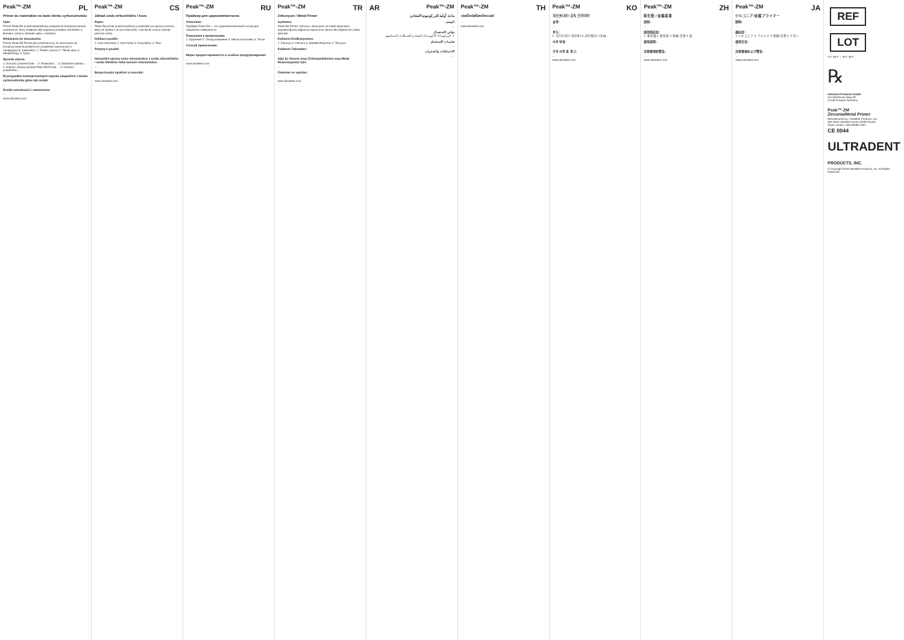Peak™-ZM PL
Primer do materiałów na bazie tlenku cyrkonu/metalu
Opis:
Primer Peak-ZM to jednoskładnikowy preparat do kondycjonowania powierzchni, który zwiększa siłę wiązania pomiędzy cementem a tlenkiem cyrkonu, tlenkiem glinu i metalami.
Wskazania do stosowania:
Primer Peak-ZM Primer jest przeznaczony do stosowania do kondycjonowania powierzchni uzupełnień wykonanych z następujących materiałów: 1. Tlenek cyrkonu 2. Tlenek glinu 3. Metale/Stopy 4. Tytan
Sposób użycia:
1. Oczyścić powierzchnię ... 2. Piaskować ... 3. Dokładnie spłukać ... 4. Nałożyć cienką warstwę Peak-ZM Primer ... 5. Osuszyć powietrzem ...
W przypadku wewnątrzustnych napraw uzupełnień z tlenku cyrkonu/tlenku glinu lub metali:
...
Środki ostrożności i ostrzeżenia:
...
www.ultradent.com
Peak™-ZM CS
Základ oxidu zirkoničitého / kovu
Popis:
Peak-ZM primer je jednosložkový prostředek pro úpravu povrchu, který při aplikaci na oxid zirkoničitý, oxid hlinitý a kovy zvyšuje pevnost vazby.
Indikace použití:
1. Oxid zirkoničitý 2. Oxid hlinitý 3. Kovy/slitiny 4. Titan
Pokyny k použití:
...
Intraorální opravy nebo rekonstrukce z oxidu zirkoničitého / oxidu hlinitého nebo kovové rekonstrukce:
...
Bezpečnostní opatření a varování:
...
www.ultradent.com
Peak™-ZM RU
Праймер для циркония/металла
Описание:
Праймер Peak-ZM — это однокомпонентный состав для обработки поверхности.
Показания к применению:
1. Цирконий 2. Оксид алюминия 3. Металлы/сплавы 4. Титан
Способ применения:
...
Меры предосторожности и особые предупреждения:
...
www.ultradent.com
Peak™-ZM TR
Zirkonyum / Metal Primer
Açıklama:
Peak-ZM Primer; zirkonya, alüminyum ve metal alaşımlara uygulandığında bağlanma dayanımını artıran tek bileşenli bir yüzey işlemidir.
Kullanım Endikasyonları:
1. Zirkonya 2. Alümina 3. Metaller/Alaşımlar 4. Titanyum
Kullanım Talimatları:
...
Ağız İçi Onarım veya Zirkonya/Alümina veya Metal Restorasyonlar İçin:
...
Önlemler ve uyarılar:
...
www.ultradent.com
AR Peak™-ZM
مادة أولية للزركونيوم/المعادن
الوصف
...
دواعي الاستعمال
1. الزركونيا 2. الألومينا 3. المعادن/السبائك 4. التيتانيوم
تعليمات الاستخدام
...
الاحتياطات والتحذيرات
...
Peak™-ZM TH
เซอร์โคเนีย/โลหะไพรเมอร์
...
www.ultradent.com
Peak™-ZM KO
지르코니아 / 금속 프라이머
설명:
...
용도:
1. 지르코니아 2. 알루미나 3. 금속/합금 4. 티타늄
사용 방법:
...
주의 사항 및 경고:
...
www.ultradent.com
Peak™-ZM ZH
氧化锆 / 金属底漆
说明:
...
适用适应症:
1. 氧化锆 2. 氧化铝 3. 金属/合金 4. 钛
使用说明:
...
注意事项和警告:
...
www.ultradent.com
Peak™-ZM JA
ジルコニア/金属プライマー
説明:
...
適応症:
1. ジルコニア 2. アルミナ 3. 金属/合金 4. チタン
使用方法:
...
注意事項および警告:
...
www.ultradent.com
REF
LOT
2°C 36°F — 8°C 46°F
℞
Ultradent Products GmbH
Am Westhover Berg 30
51149 Cologne Germany
Peak™-ZM
Zirconia/Metal Primer
Manufactured by: Ultradent Products, Inc.
505 West Ultradent Drive (10200 South)
South Jordan, Utah 84095 USA
CE 0044
ULTRADENT
PRODUCTS, INC.
© Copyright 2018 Ultradent Products, Inc. All Rights Reserved.